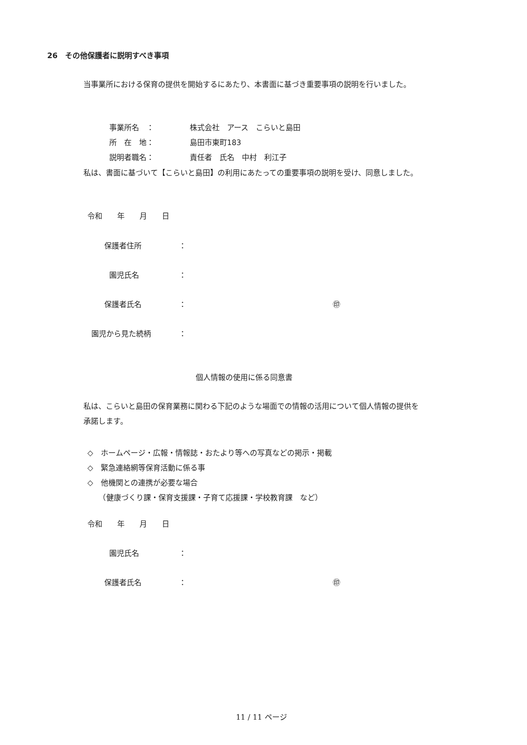26　その他保護者に説明すべき事項
当事業所における保育の提供を開始するにあたり、本書面に基づき重要事項の説明を行いました。
事業所名　： 株式会社　アース　こらいと島田
所　在　地： 島田市東町183
説明者職名： 責任者　氏名　中村　利江子
私は、書面に基づいて【こらいと島田】の利用にあたっての重要事項の説明を受け、同意しました。
令和　　年　　月　　日
保護者住所 ：
園児氏名 ：
保護者氏名 ： ㊞
園児から見た続柄 ：
個人情報の使用に係る同意書
私は、こらいと島田の保育業務に関わる下記のような場面での情報の活用について個人情報の提供を承諾します。
◇　ホームページ・広報・情報誌・おたより等への写真などの掲示・掲載
◇　緊急連絡網等保育活動に係る事
◇　他機関との連携が必要な場合
　　（健康づくり課・保育支援課・子育て応援課・学校教育課　など）
令和　　年　　月　　日
園児氏名 ：
保護者氏名 ： ㊞
11 / 11 ページ